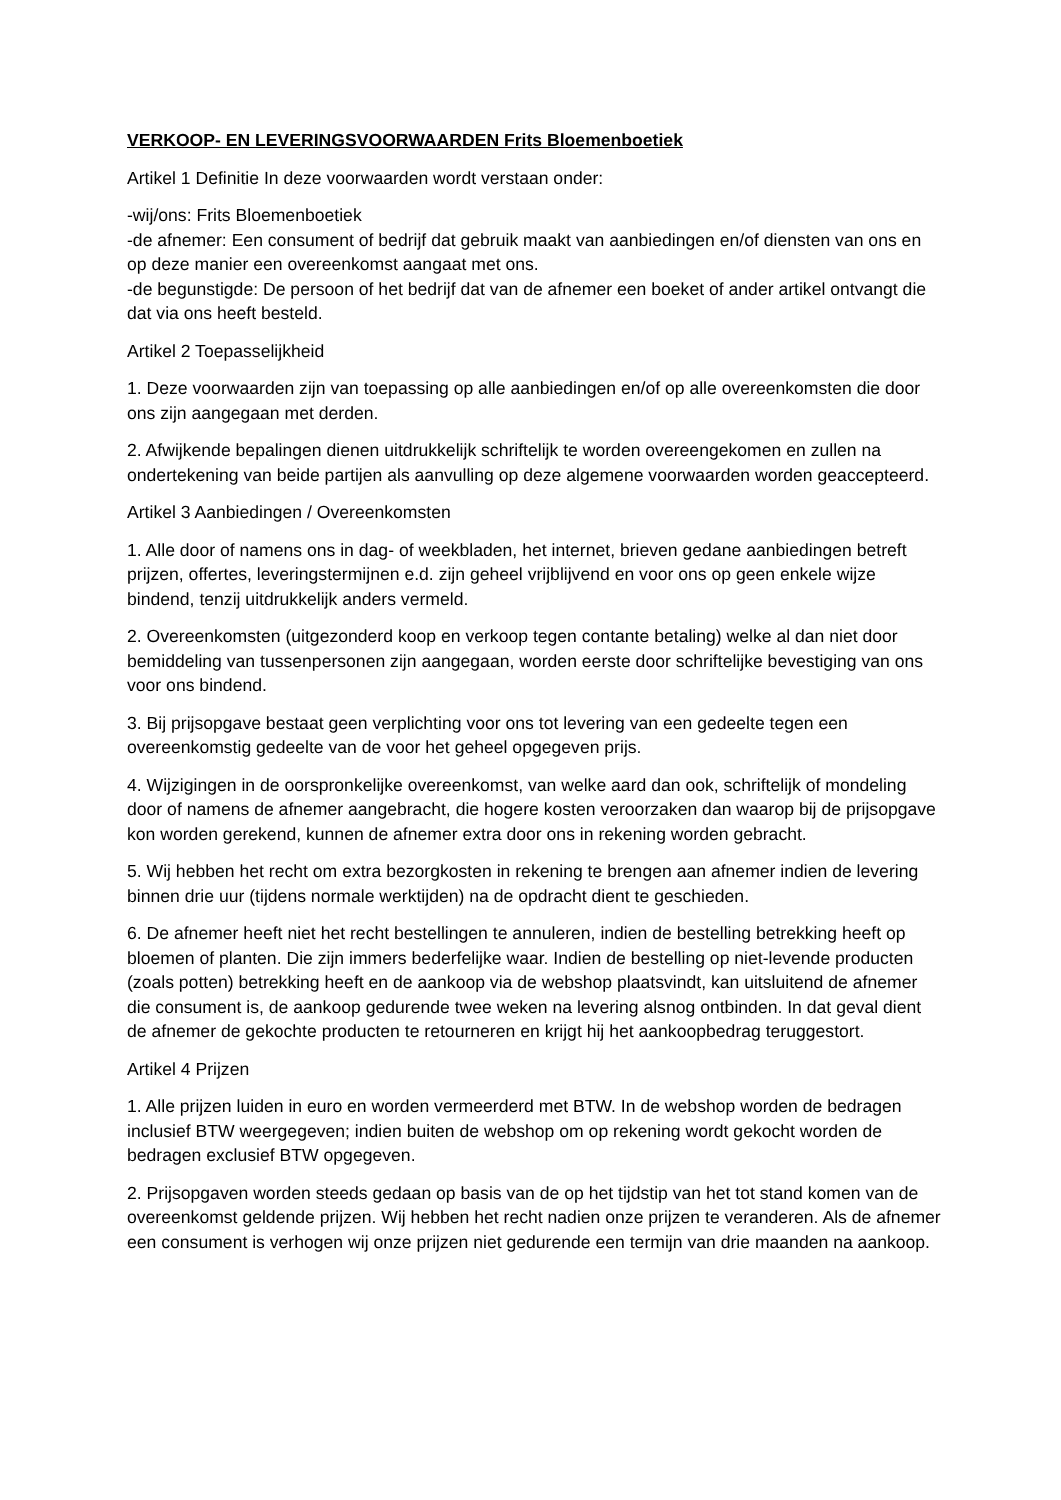VERKOOP- EN LEVERINGSVOORWAARDEN Frits Bloemenboetiek
Artikel 1 Definitie In deze voorwaarden wordt verstaan onder:
-wij/ons: Frits Bloemenboetiek
-de afnemer: Een consument of bedrijf dat gebruik maakt van aanbiedingen en/of diensten van ons en op deze manier een overeenkomst aangaat met ons.
-de begunstigde: De persoon of het bedrijf dat van de afnemer een boeket of ander artikel ontvangt die dat via ons heeft besteld.
Artikel 2 Toepasselijkheid
1. Deze voorwaarden zijn van toepassing op alle aanbiedingen en/of op alle overeenkomsten die door ons zijn aangegaan met derden.
2. Afwijkende bepalingen dienen uitdrukkelijk schriftelijk te worden overeengekomen en zullen na ondertekening van beide partijen als aanvulling op deze algemene voorwaarden worden geaccepteerd.
Artikel 3 Aanbiedingen / Overeenkomsten
1. Alle door of namens ons in dag- of weekbladen, het internet, brieven gedane aanbiedingen betreft prijzen, offertes, leveringstermijnen e.d. zijn geheel vrijblijvend en voor ons op geen enkele wijze bindend, tenzij uitdrukkelijk anders vermeld.
2. Overeenkomsten (uitgezonderd koop en verkoop tegen contante betaling) welke al dan niet door bemiddeling van tussenpersonen zijn aangegaan, worden eerste door schriftelijke bevestiging van ons voor ons bindend.
3. Bij prijsopgave bestaat geen verplichting voor ons tot levering van een gedeelte tegen een overeenkomstig gedeelte van de voor het geheel opgegeven prijs.
4. Wijzigingen in de oorspronkelijke overeenkomst, van welke aard dan ook, schriftelijk of mondeling door of namens de afnemer aangebracht, die hogere kosten veroorzaken dan waarop bij de prijsopgave kon worden gerekend, kunnen de afnemer extra door ons in rekening worden gebracht.
5. Wij hebben het recht om extra bezorgkosten in rekening te brengen aan afnemer indien de levering binnen drie uur (tijdens normale werktijden) na de opdracht dient te geschieden.
6. De afnemer heeft niet het recht bestellingen te annuleren, indien de bestelling betrekking heeft op bloemen of planten. Die zijn immers bederfelijke waar. Indien de bestelling op niet-levende producten (zoals potten) betrekking heeft en de aankoop via de webshop plaatsvindt, kan uitsluitend de afnemer die consument is, de aankoop gedurende twee weken na levering alsnog ontbinden. In dat geval dient de afnemer de gekochte producten te retourneren en krijgt hij het aankoopbedrag teruggestort.
Artikel 4 Prijzen
1. Alle prijzen luiden in euro en worden vermeerderd met BTW. In de webshop worden de bedragen inclusief BTW weergegeven; indien buiten de webshop om op rekening wordt gekocht worden de bedragen exclusief BTW opgegeven.
2. Prijsopgaven worden steeds gedaan op basis van de op het tijdstip van het tot stand komen van de overeenkomst geldende prijzen. Wij hebben het recht nadien onze prijzen te veranderen. Als de afnemer een consument is verhogen wij onze prijzen niet gedurende een termijn van drie maanden na aankoop.